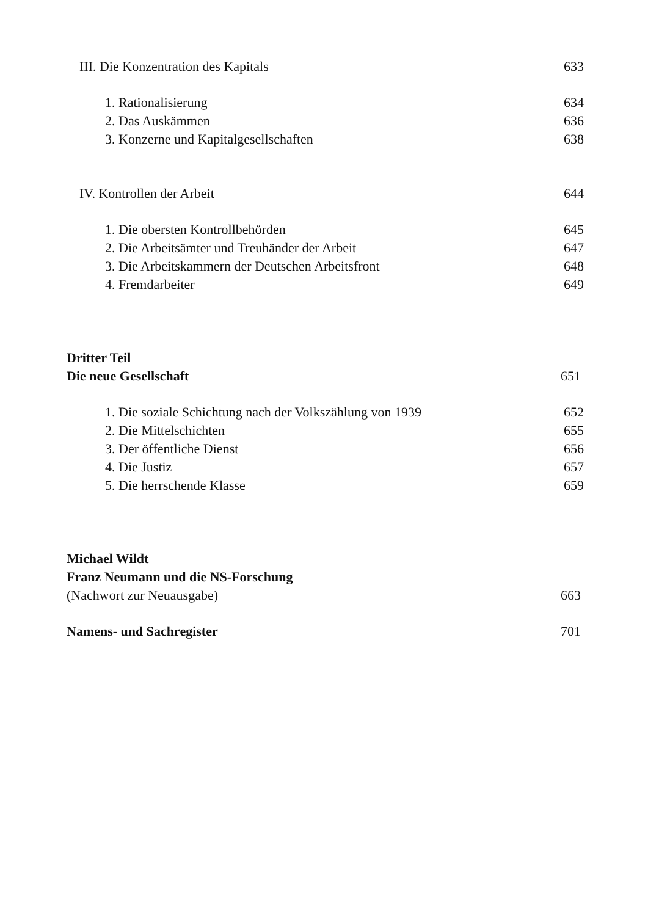III. Die Konzentration des Kapitals 633
1. Rationalisierung 634
2. Das Auskämmen 636
3. Konzerne und Kapitalgesellschaften 638
IV. Kontrollen der Arbeit 644
1. Die obersten Kontrollbehörden 645
2. Die Arbeitsämter und Treuhänder der Arbeit 647
3. Die Arbeitskammern der Deutschen Arbeitsfront 648
4. Fremdarbeiter 649
Dritter Teil
Die neue Gesellschaft 651
1. Die soziale Schichtung nach der Volkszählung von 1939 652
2. Die Mittelschichten 655
3. Der öffentliche Dienst 656
4. Die Justiz 657
5. Die herrschende Klasse 659
Michael Wildt
Franz Neumann und die NS-Forschung
(Nachwort zur Neuausgabe) 663
Namens- und Sachregister 701